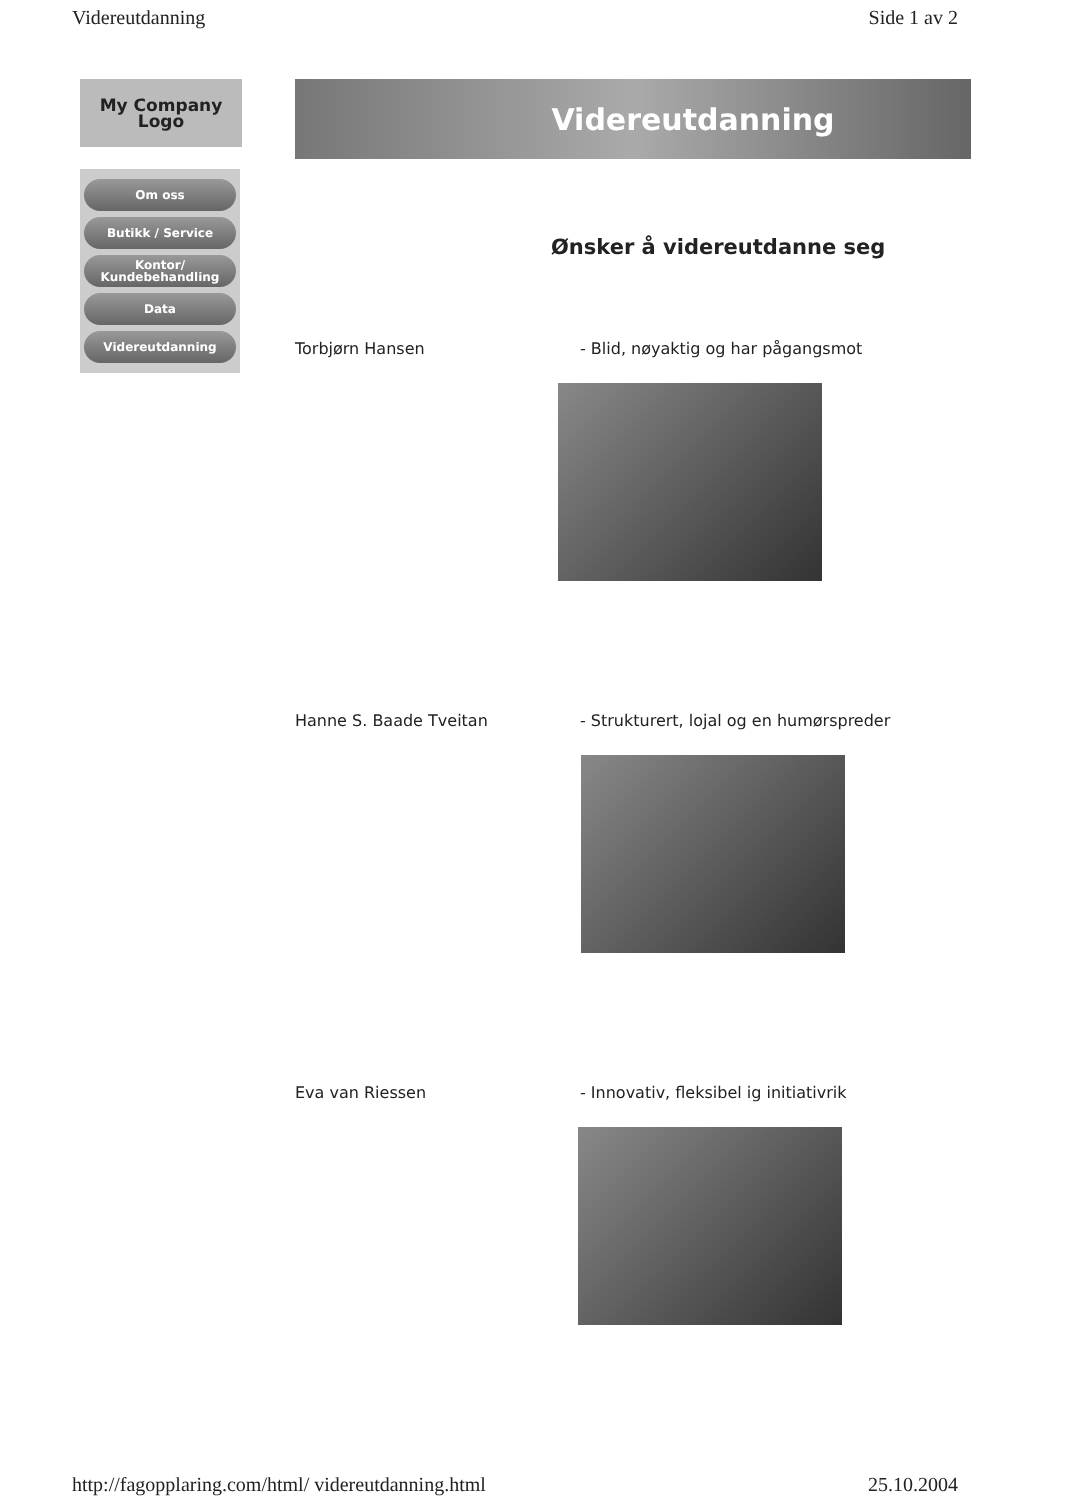Videreutdanning Side 1 av 2
My Company
Logo
Om oss
Butikk / Service
Kontor/ Kundebehandling
Data
Videreutdanning
Videreutdanning
Ønsker å videreutdanne seg
Torbjørn Hansen - Blid, nøyaktig og har pågangsmot
Hanne S. Baade Tveitan - Strukturert, lojal og en humørspreder
Eva van Riessen - Innovativ, fleksibel ig initiativrik
http://fagopplaring.com/html/ videreutdanning.html 25.10.2004